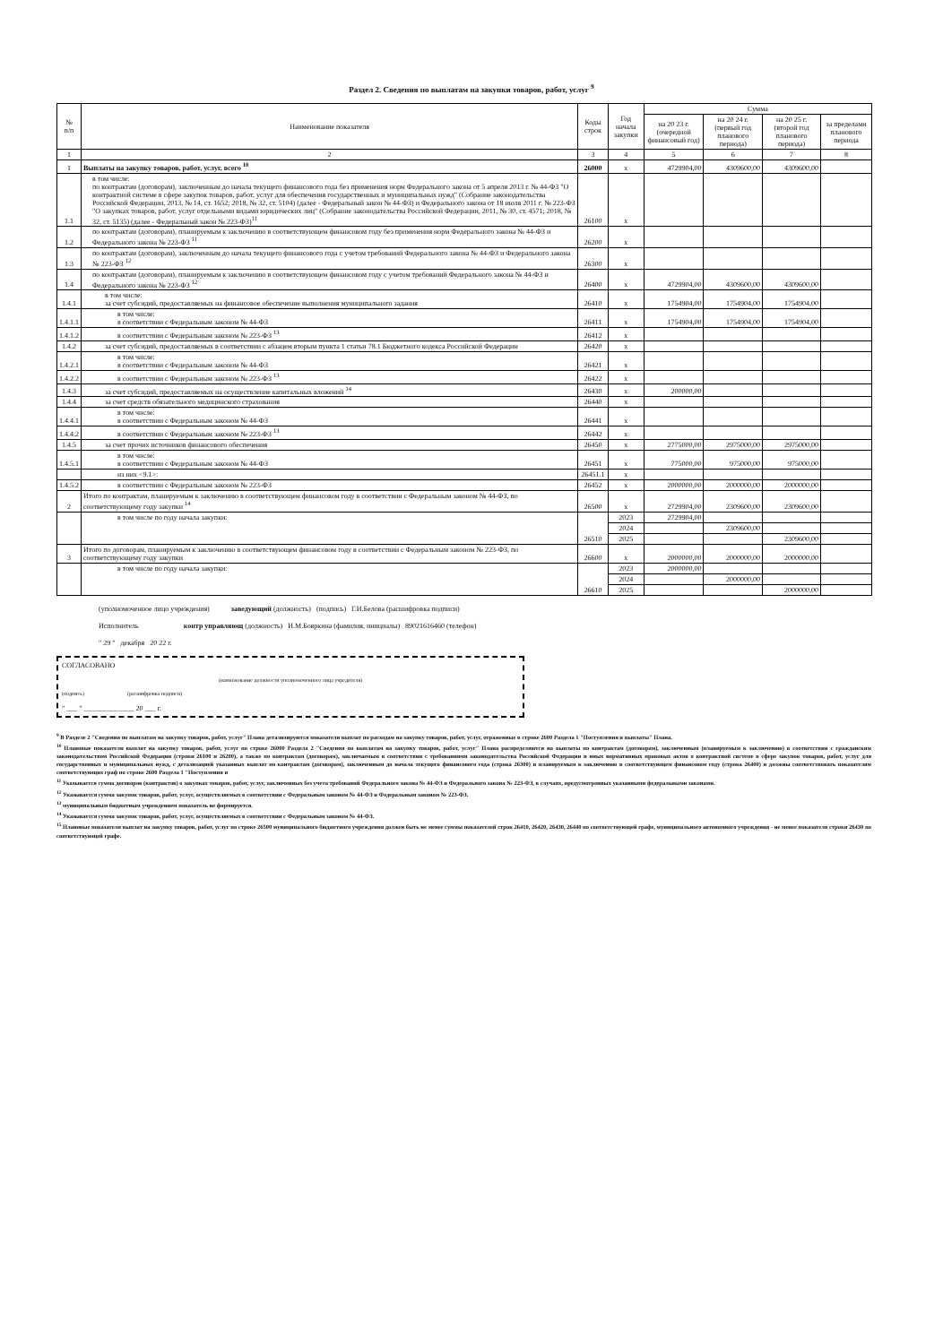Раздел 2. Сведения по выплатам на закупки товаров, работ, услуг <sup>9</sup>
| № п/п | Наименование показателя | Коды строк | Год начала закупки | Сумма | | | |
| --- | --- | --- | --- | --- | --- | --- | --- |
| | | | | на 20 23 г. (очередной финансовый год) | на 20 24 г. (первый год планового периода) | на 20 25 г. (второй год планового периода) | за пределами планового периода |
| 1 | 2 | 3 | 4 | 5 | 6 | 7 | 8 |
| 1 | Выплаты на закупку товаров, работ, услуг, всего <sup>10</sup> | 26000 | x | 4729904,00 | 4309600,00 | 4309600,00 | |
| 1.1 | в том числе: по контрактам (договорам), заключенным до начала текущего финансового года без применения норм Федерального закона от 5 апреля 2013 г. № 44-ФЗ "О контрактной системе в сфере закупок товаров, работ, услуг для обеспечения государственных и муниципальных нужд" (Собрание законодательства Российской Федерации, 2013, № 14, ст. 1652; 2018, № 32, ст. 5104) (далее - Федеральный закон № 44-ФЗ) и Федерального закона от 18 июля 2011 г. № 223-ФЗ "О закупках товаров, работ, услуг отдельными видами юридических лиц" (Собрание законодательства Российской Федерации, 2011, № 30, ст. 4571; 2018, № 32, ст. 5135) (далее - Федеральный закон № 223-ФЗ)<sup>11</sup> | 26100 | x | | | | |
| 1.2 | по контрактам (договорам), планируемым к заключению в соответствующем финансовом году без применения норм Федерального закона № 44-ФЗ и Федерального закона № 223-ФЗ <sup>11</sup> | 26200 | x | | | | |
| 1.3 | по контрактам (договорам), заключенным до начала текущего финансового года с учетом требований Федерального закона № 44-ФЗ и Федерального закона № 223-ФЗ <sup>12</sup> | 26300 | x | | | | |
| 1.4 | по контрактам (договорам), планируемым к заключению в соответствующем финансовом году с учетом требований Федерального закона № 44-ФЗ и Федерального закона № 223-ФЗ <sup>12</sup> | 26400 | x | 4729904,00 | 4309600,00 | 4309600,00 | |
| 1.4.1 | в том числе: за счет субсидий, предоставляемых на финансовое обеспечение выполнения муниципального задания | 26410 | x | 1754904,00 | 1754904,00 | 1754904,00 | |
| 1.4.1.1 | в том числе: в соответствии с Федеральным законом № 44-ФЗ | 26411 | x | 1754904,00 | 1754904,00 | 1754904,00 | |
| 1.4.1.2 | в соответствии с Федеральным законом № 223-ФЗ <sup>13</sup> | 26412 | x | | | | |
| 1.4.2 | за счет субсидий, предоставляемых в соответствии с абзацем вторым пункта 1 статьи 78.1 Бюджетного кодекса Российской Федерации | 26420 | x | | | | |
| 1.4.2.1 | в том числе: в соответствии с Федеральным законом № 44-ФЗ | 26421 | x | | | | |
| 1.4.2.2 | в соответствии с Федеральным законом № 223-ФЗ <sup>13</sup> | 26422 | x | | | | |
| 1.4.3 | за счет субсидий, предоставляемых на осуществление капитальных вложений <sup>14</sup> | 26430 | x | 200000,00 | | | |
| 1.4.4 | за счет средств обязательного медицинского страхования | 26440 | x | | | | |
| 1.4.4.1 | в том числе: в соответствии с Федеральным законом № 44-ФЗ | 26441 | x | | | | |
| 1.4.4.2 | в соответствии с Федеральным законом № 223-ФЗ <sup>13</sup> | 26442 | x | | | | |
| 1.4.5 | за счет прочих источников финансового обеспечения | 26450 | x | 2775000,00 | 2975000,00 | 2975000,00 | |
| 1.4.5.1 | в том числе: в соответствии с Федеральным законом № 44-ФЗ | 26451 | x | 775000,00 | 975000,00 | 975000,00 | |
| | из них <9.1>: | 26451.1 | x | | | | |
| 1.4.5.2 | в соответствии с Федеральным законом № 223-ФЗ | 26452 | x | 2000000,00 | 2000000,00 | 2000000,00 | |
| 2 | Итого по контрактам, планируемым к заключению в соответствующем финансовом году в соответствии с Федеральным законом № 44-ФЗ, по соответствующему году закупки <sup>14</sup> | 26500 | x | 2729904,00 | 2309600,00 | 2309600,00 | |
| | в том числе по году начала закупки: | 26510 | 2023 | 2729904,00 | | | |
| | | | 2024 | | 2309600,00 | | |
| | | | 2025 | | | 2309600,00 | |
| 3 | Итого по договорам, планируемым к заключению в соответствующем финансовом году в соответствии с Федеральным законом № 223-ФЗ, по соответствующему году закупки | 26600 | x | 2000000,00 | 2000000,00 | 2000000,00 | |
| | в том числе по году начала закупки: | 26610 | 2023 | 2000000,00 | | | |
| | | | 2024 | | 2000000,00 | | |
| | | | 2025 | | | 2000000,00 | |
(уполномоченное лицо учреждения) заведующий (должность) (подпись) Г.И.Белова (расшифровка подписи)
Исполнитель контр управляющ (должность) И.М.Бояркина (фамилия, инициалы) 89021616460 (телефон)
" 29 " декабря 20 22 г.
СОГЛАСОВАНО
(наименование должности уполномоченного лица учредителя)
(подпись) (расшифровка подписи)
" ___ " ______________ 20 ___ г.
<sup>9</sup> В Разделе 2 "Сведения по выплатам на закупку товаров, работ, услуг" Плана детализируются показатели выплат по расходам на закупку товаров, работ, услуг, отраженные в строке 2600 Раздела 1 "Поступления и выплаты" Плана.
<sup>10</sup> Плановые показатели выплат на закупку товаров, работ, услуг по строке 26000 Раздела 2 "Сведения по выплатам на закупку товаров, работ, услуг" Плана распределяются на выплаты по контрактам (договорам), заключенным (планируемым к заключению) в соответствии с гражданским законодательством Российской Федерации (строки 26100 и 26200), а также по контрактам (договорам), заключаемым в соответствии с требованиями законодательства Российской Федерации и иных нормативных правовых актов о контрактной системе в сфере закупок товаров, работ, услуг для государственных и муниципальных нужд, с детализацией указанных выплат по контрактам (договорам), заключенным до начала текущего финансового года (строка 26300) и планируемым к заключению в соответствующем финансовом году (строка 26400) и должны соответствовать показателям соответствующих граф по строке 2600 Раздела 1 "Поступления и
<sup>11</sup> Указывается сумма договоров (контрактов) о закупках товаров, работ, услуг, заключенных без учета требований Федерального закона № 44-ФЗ и Федерального закона № 223-ФЗ, в случаях, предусмотренных указанными федеральными законами.
<sup>12</sup> Указывается сумма закупок товаров, работ, услуг, осуществляемых в соответствии с Федеральным законом № 44-ФЗ и Федеральным законом № 223-ФЗ.
<sup>13</sup> муниципальным бюджетным учреждением показатель не формируется.
<sup>14</sup> Указывается сумма закупок товаров, работ, услуг, осуществляемых в соответствии с Федеральным законом № 44-ФЗ.
<sup>15</sup> Плановые показатели выплат на закупку товаров, работ, услуг по строке 26500 муниципального бюджетного учреждения должен быть не менее суммы показателей строк 26410, 26420, 26430, 26440 по соответствующей графе, муниципального автономного учреждения - не менее показателя строки 26430 по соответствующей графе.